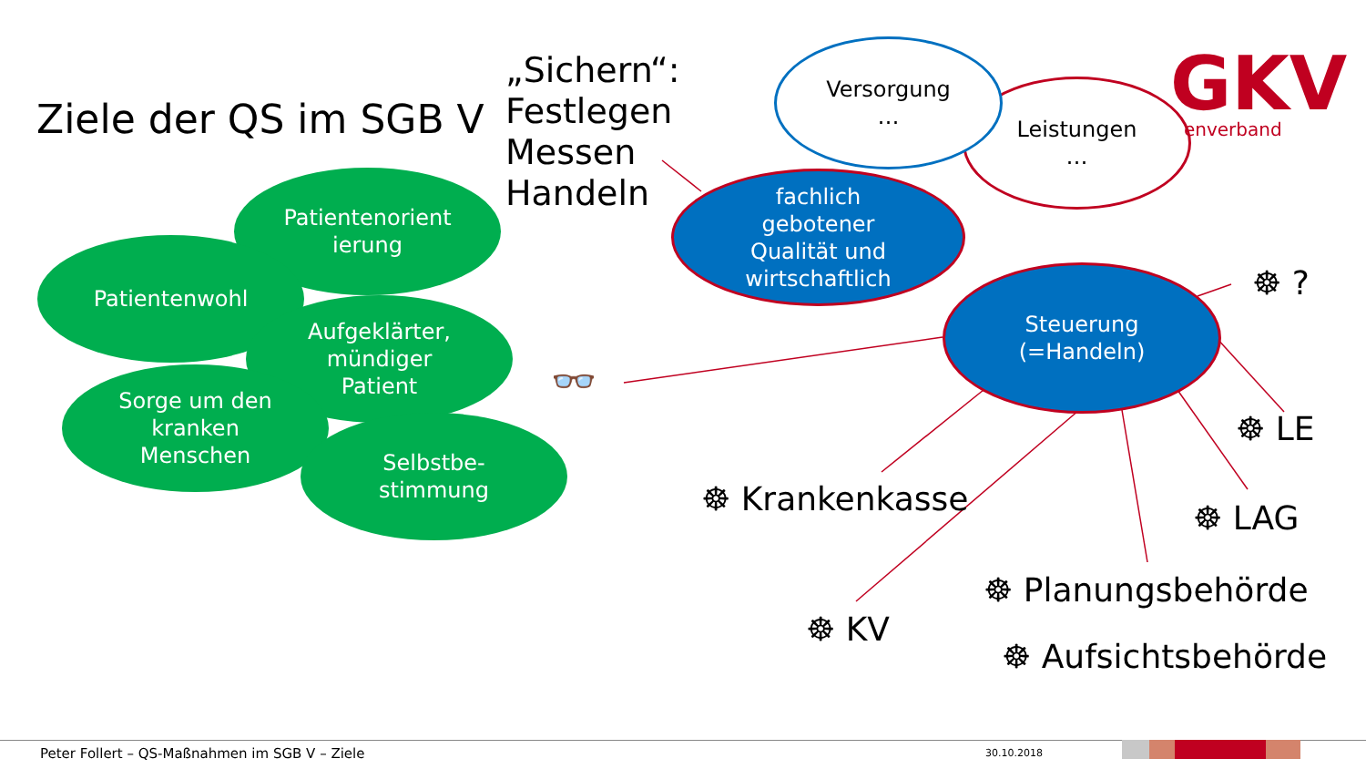GKV
Ziele der QS im SGB V
„Sichern“:
Festlegen
Messen
Handeln
Leistungen
…
Versorgung
…
enverband
fachlich
gebotener
Qualität und
wirtschaftlich
Steuerung
(=Handeln)
Patientenorient
ierung
Patientenwohl
Aufgeklärter,
mündiger
Patient
Sorge um den
kranken
Menschen
Selbstbe-
stimmung
👓
☸ ?
☸ LE
☸ LAG
☸ Krankenkasse
☸ Planungsbehörde
☸ KV
☸ Aufsichtsbehörde
Peter Follert – QS-Maßnahmen im SGB V – Ziele 30.10.2018